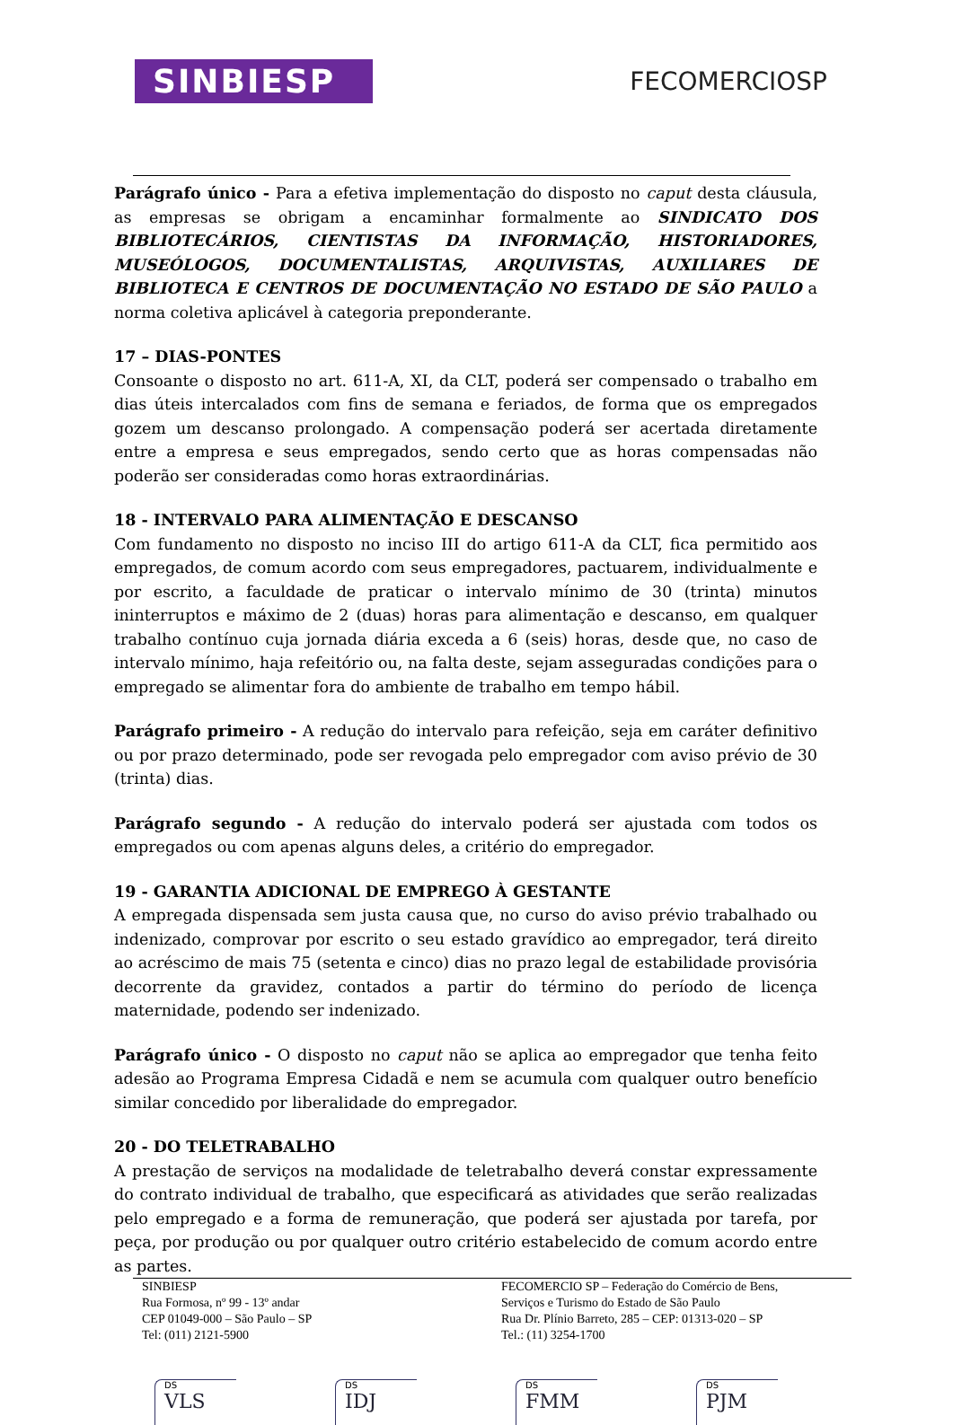SINBIESP
FECOMERCIOSP
Parágrafo único - Para a efetiva implementação do disposto no caput desta cláusula, as empresas se obrigam a encaminhar formalmente ao SINDICATO DOS BIBLIOTECÁRIOS, CIENTISTAS DA INFORMAÇÃO, HISTORIADORES, MUSEÓLOGOS, DOCUMENTALISTAS, ARQUIVISTAS, AUXILIARES DE BIBLIOTECA E CENTROS DE DOCUMENTAÇÃO NO ESTADO DE SÃO PAULO a norma coletiva aplicável à categoria preponderante.
17 – DIAS-PONTES
Consoante o disposto no art. 611-A, XI, da CLT, poderá ser compensado o trabalho em dias úteis intercalados com fins de semana e feriados, de forma que os empregados gozem um descanso prolongado. A compensação poderá ser acertada diretamente entre a empresa e seus empregados, sendo certo que as horas compensadas não poderão ser consideradas como horas extraordinárias.
18 - INTERVALO PARA ALIMENTAÇÃO E DESCANSO
Com fundamento no disposto no inciso III do artigo 611-A da CLT, fica permitido aos empregados, de comum acordo com seus empregadores, pactuarem, individualmente e por escrito, a faculdade de praticar o intervalo mínimo de 30 (trinta) minutos ininterruptos e máximo de 2 (duas) horas para alimentação e descanso, em qualquer trabalho contínuo cuja jornada diária exceda a 6 (seis) horas, desde que, no caso de intervalo mínimo, haja refeitório ou, na falta deste, sejam asseguradas condições para o empregado se alimentar fora do ambiente de trabalho em tempo hábil.
Parágrafo primeiro - A redução do intervalo para refeição, seja em caráter definitivo ou por prazo determinado, pode ser revogada pelo empregador com aviso prévio de 30 (trinta) dias.
Parágrafo segundo - A redução do intervalo poderá ser ajustada com todos os empregados ou com apenas alguns deles, a critério do empregador.
19 - GARANTIA ADICIONAL DE EMPREGO À GESTANTE
A empregada dispensada sem justa causa que, no curso do aviso prévio trabalhado ou indenizado, comprovar por escrito o seu estado gravídico ao empregador, terá direito ao acréscimo de mais 75 (setenta e cinco) dias no prazo legal de estabilidade provisória decorrente da gravidez, contados a partir do término do período de licença maternidade, podendo ser indenizado.
Parágrafo único - O disposto no caput não se aplica ao empregador que tenha feito adesão ao Programa Empresa Cidadã e nem se acumula com qualquer outro benefício similar concedido por liberalidade do empregador.
20 - DO TELETRABALHO
A prestação de serviços na modalidade de teletrabalho deverá constar expressamente do contrato individual de trabalho, que especificará as atividades que serão realizadas pelo empregado e a forma de remuneração, que poderá ser ajustada por tarefa, por peça, por produção ou por qualquer outro critério estabelecido de comum acordo entre as partes.
SINBIESP
Rua Formosa, nº 99 - 13º andar
CEP 01049-000 – São Paulo – SP
Tel: (011) 2121-5900
FECOMERCIO SP – Federação do Comércio de Bens,
Serviços e Turismo do Estado de São Paulo
Rua Dr. Plínio Barreto, 285 – CEP: 01313-020 – SP
Tel.: (11) 3254-1700
DS
VLS
DS
IDJ
DS
FMM
DS
PJM